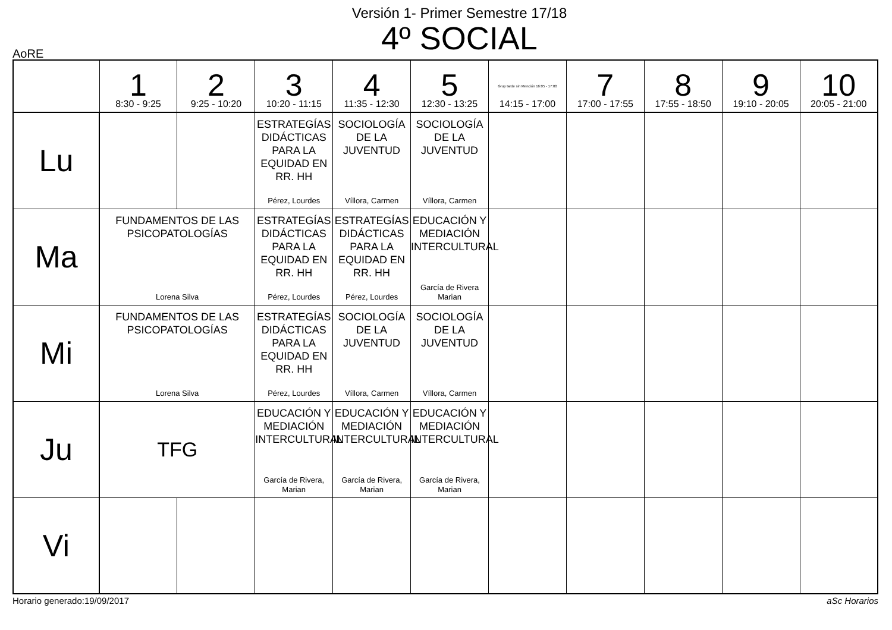Versión 1- Primer Semestre 17/18
4º SOCIAL
AoRE
| | 1 8:30 - 9:25 | 2 9:25 - 10:20 | 3 10:20 - 11:15 | 4 11:35 - 12:30 | 5 12:30 - 13:25 | Grup tarde sin Mención 16:05 - 17:00 14:15 - 17:00 | 7 17:00 - 17:55 | 8 17:55 - 18:50 | 9 19:10 - 20:05 | 10 20:05 - 21:00 |
| --- | --- | --- | --- | --- | --- | --- | --- | --- | --- | --- |
| Lu | | | ESTRATEGÍAS DIDÁCTICAS PARA LA EQUIDAD EN RR. HH Pérez, Lourdes | SOCIOLOGÍA DE LA JUVENTUD Víllora, Carmen | SOCIOLOGÍA DE LA JUVENTUD Víllora, Carmen | | | | | |
| Ma | FUNDAMENTOS DE LAS PSICOPATOLOGÍAS Lorena Silva | | ESTRATEGÍAS DIDÁCTICAS PARA LA EQUIDAD EN RR. HH Pérez, Lourdes | ESTRATEGÍAS DIDÁCTICAS PARA LA EQUIDAD EN RR. HH Pérez, Lourdes | EDUCACIÓN Y MEDIACIÓN INTERCULTURAL García de Rivera Marian | | | | | |
| Mi | FUNDAMENTOS DE LAS PSICOPATOLOGÍAS Lorena Silva | | ESTRATEGÍAS DIDÁCTICAS PARA LA EQUIDAD EN RR. HH Pérez, Lourdes | SOCIOLOGÍA DE LA JUVENTUD Víllora, Carmen | SOCIOLOGÍA DE LA JUVENTUD Víllora, Carmen | | | | | |
| Ju | TFG | | EDUCACIÓN Y MEDIACIÓN INTERCULTURAL García de Rivera, Marian | EDUCACIÓN Y MEDIACIÓN INTERCULTURAL García de Rivera, Marian | EDUCACIÓN Y MEDIACIÓN INTERCULTURAL García de Rivera, Marian | | | | | |
| Vi | | | | | | | | | | |
Horario generado:19/09/2017 aSc Horarios